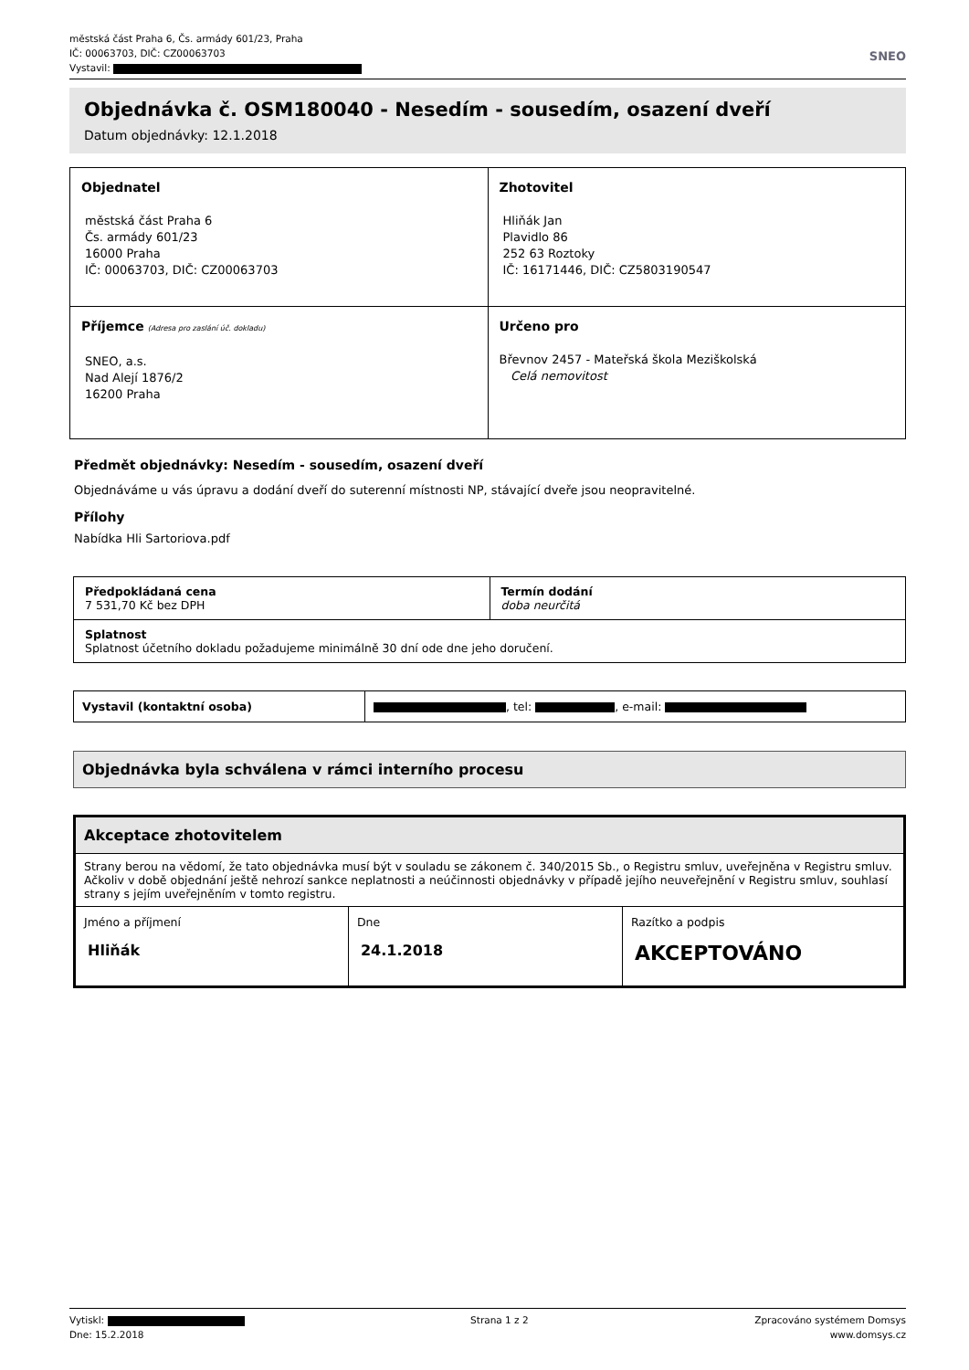městská část Praha 6, Čs. armády 601/23, Praha
IČ: 00063703, DIČ: CZ00063703
Vystavil:
SNEO
Objednávka č. OSM180040 - Nesedím - sousedím, osazení dveří
Datum objednávky: 12.1.2018
| Objednatel městská část Praha 6 Čs. armády 601/23 16000 Praha IČ: 00063703, DIČ: CZ00063703 | Zhotovitel Hliňák Jan Plavidlo 86 252 63 Roztoky IČ: 16171446, DIČ: CZ5803190547 |
| Příjemce (Adresa pro zaslání úč. dokladu) SNEO, a.s. Nad Alejí 1876/2 16200 Praha | Určeno pro Břevnov 2457 - Mateřská škola Meziškolská Celá nemovitost |
Předmět objednávky: Nesedím - sousedím, osazení dveří
Objednáváme u vás úpravu a dodání dveří do suterenní místnosti NP, stávající dveře jsou neopravitelné.
Přílohy
Nabídka Hli Sartoriova.pdf
| Předpokládaná cena 7 531,70 Kč bez DPH | Termín dodání doba neurčitá |
| Splatnost Splatnost účetního dokladu požadujeme minimálně 30 dní ode dne jeho doručení. | |
| Vystavil (kontaktní osoba) | , tel: , e-mail: |
Objednávka byla schválena v rámci interního procesu
| Akceptace zhotovitelem | | |
| Strany berou na vědomí, že tato objednávka musí být v souladu se zákonem č. 340/2015 Sb., o Registru smluv, uveřejněna v Registru smluv. Ačkoliv v době objednání ještě nehrozí sankce neplatnosti a neúčinnosti objednávky v případě jejího neuveřejnění v Registru smluv, souhlasí strany s jejím uveřejněním v tomto registru. | | |
| Jméno a příjmení Hliňák | Dne 24.1.2018 | Razítko a podpis AKCEPTOVÁNO |
Vytiskl:
Dne: 15.2.2018
Strana 1 z 2 Zpracováno systémem Domsys
www.domsys.cz